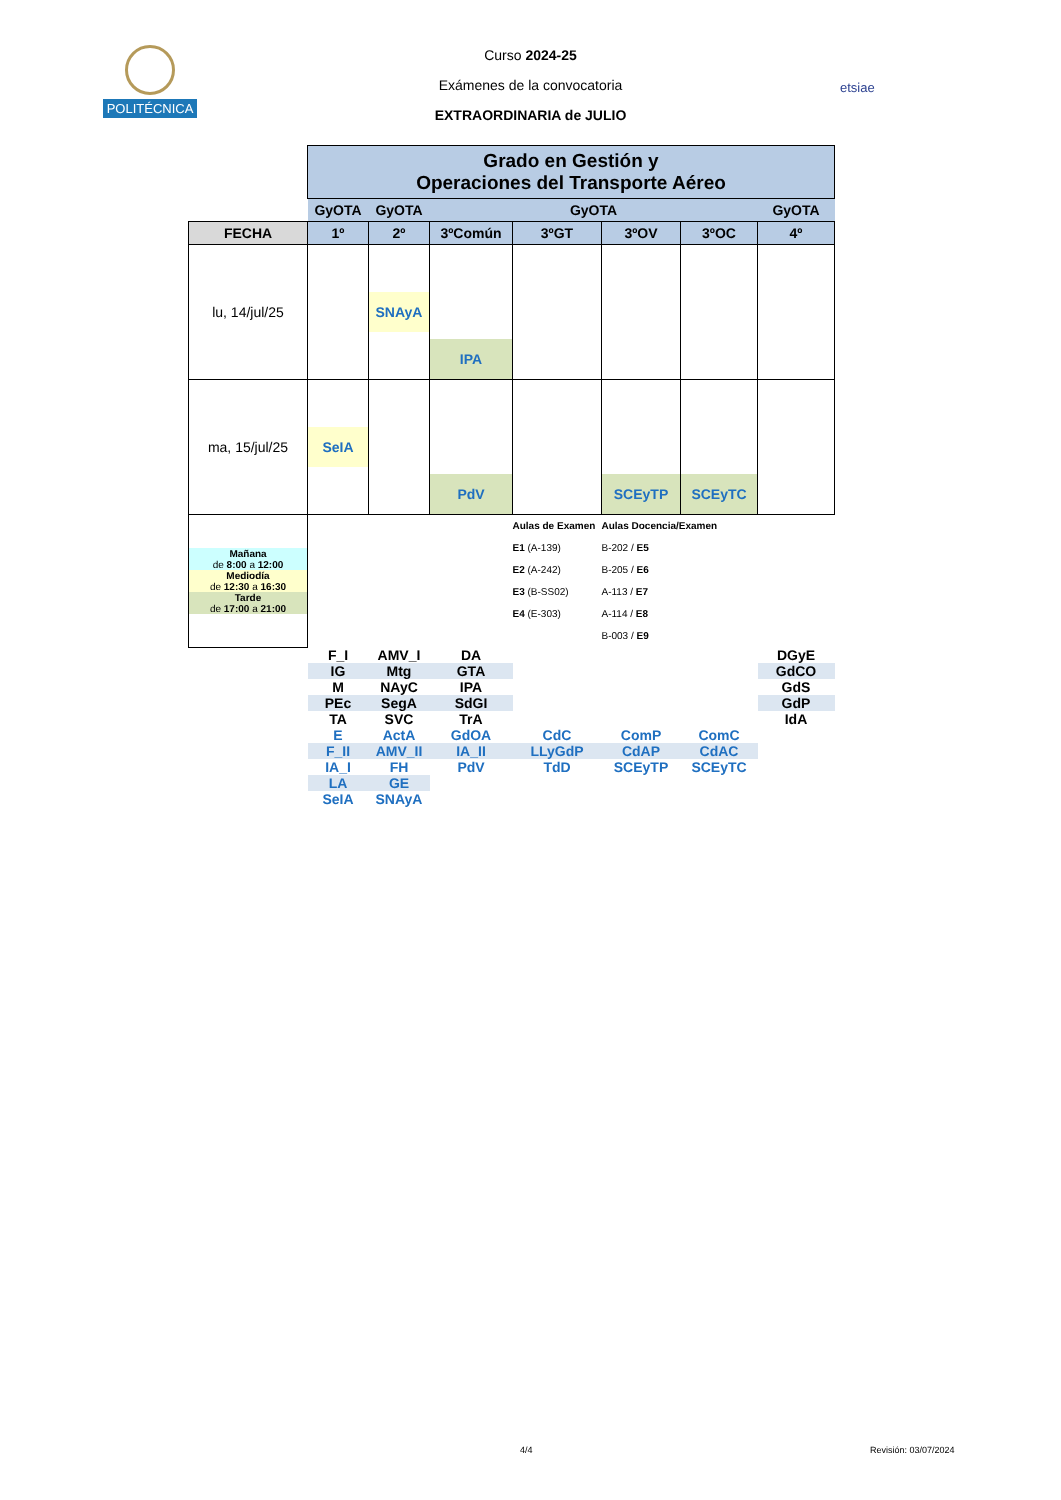POLITÉCNICA
etsiae
Curso 2024-25
Exámenes de la convocatoria
EXTRAORDINARIA de JULIO
| | Grado en Gestión y Operaciones del Transporte Aéreo | | | | | | |
| | GyOTA | GyOTA | GyOTA | | | | GyOTA |
| FECHA | 1º | 2º | 3ºComún | 3ºGT | 3ºOV | 3ºOC | 4º |
| lu, 14/jul/25 | | SNAyA | IPA | | | | |
| ma, 15/jul/25 | SeIA | | PdV | | SCEyTP | SCEyTC | |
| Mañana de 8:00 a 12:00 Mediodía de 12:30 a 16:30 Tarde de 17:00 a 21:00 | | | | Aulas de Examen E1 (A-139) E2 (A-242) E3 (B-SS02) E4 (E-303) | Aulas Docencia/Examen B-202 / E5 B-205 / E6 A-113 / E7 A-114 / E8 B-003 / E9 | | |
| | F_I IG M PEc TA | AMV_I Mtg NAyC SegA SVC | DA GTA IPA SdGI TrA | | | | DGyE GdCO GdS GdP IdA |
| | E F_II IA_I LA SeIA | ActA AMV_II FH GE SNAyA | GdOA IA_II PdV | CdC LLyGdP TdD | ComP CdAP SCEyTP | ComC CdAC SCEyTC | |
4/4 Revisión: 03/07/2024